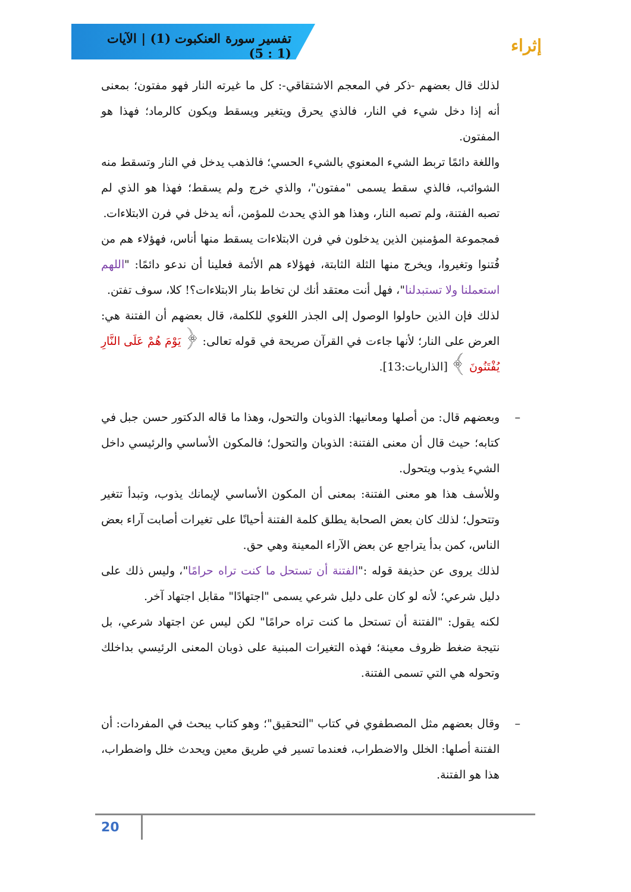تفسير سورة العنكبوت (1) | الآيات (1 : 5)
إثراء
لذلك قال بعضهم -ذكر في المعجم الاشتقاقي-: كل ما غيرته النار فهو مفتون؛ بمعنى أنه إذا دخل شيء في النار، فالذي يحرق ويتغير ويسقط ويكون كالرماد؛ فهذا هو المفتون.
واللغة دائمًا تربط الشيء المعنوي بالشيء الحسي؛ فالذهب يدخل في النار وتسقط منه الشوائب، فالذي سقط يسمى "مفتون"، والذي خرج ولم يسقط؛ فهذا هو الذي لم تصبه الفتنة، ولم تصبه النار، وهذا هو الذي يحدث للمؤمن، أنه يدخل في فرن الابتلاءات.
فمجموعة المؤمنين الذين يدخلون في فرن الابتلاءات يسقط منها أناس، فهؤلاء هم من فُتنوا وتغيروا، ويخرج منها الثلة الثابتة، فهؤلاء هم الأئمة فعلينا أن ندعو دائمًا: "اللهم استعملنا ولا تستبدلنا"، فهل أنت معتقد أنك لن تخاط بنار الابتلاءات؟! كلا، سوف تفتن.
لذلك فإن الذين حاولوا الوصول إلى الجذر اللغوي للكلمة، قال بعضهم أن الفتنة هي: العرض على النار؛ لأنها جاءت في القرآن صريحة في قوله تعالى: ﴿ يَوْمَ هُمْ عَلَى النَّارِ يُفْتَنُونَ ﴾ [الذاريات:13].
– وبعضهم قال: من أصلها ومعانيها: الذوبان والتحول، وهذا ما قاله الدكتور حسن جبل في كتابه؛ حيث قال أن معنى الفتنة: الذوبان والتحول؛ فالمكون الأساسي والرئيسي داخل الشيء يذوب ويتحول.
وللأسف هذا هو معنى الفتنة: بمعنى أن المكون الأساسي لإيمانك يذوب، وتبدأ تتغير وتتحول؛ لذلك كان بعض الصحابة يطلق كلمة الفتنة أحيانًا على تغيرات أصابت آراء بعض الناس، كمن بدأ يتراجع عن بعض الآراء المعينة وهي حق.
لذلك يروى عن حذيفة قوله :"الفتنة أن تستحل ما كنت تراه حرامًا"، وليس ذلك على دليل شرعي؛ لأنه لو كان على دليل شرعي يسمى "اجتهادًا" مقابل اجتهاد آخر.
لكنه يقول: "الفتنة أن تستحل ما كنت تراه حرامًا" لكن ليس عن اجتهاد شرعي، بل نتيجة ضغط ظروف معينة؛ فهذه التغيرات المبنية على ذوبان المعنى الرئيسي بداخلك وتحوله هي التي تسمى الفتنة.
– وقال بعضهم مثل المصطفوي في كتاب "التحقيق"؛ وهو كتاب يبحث في المفردات: أن الفتنة أصلها: الخلل والاضطراب، فعندما تسير في طريق معين ويحدث خلل واضطراب، هذا هو الفتنة.
20